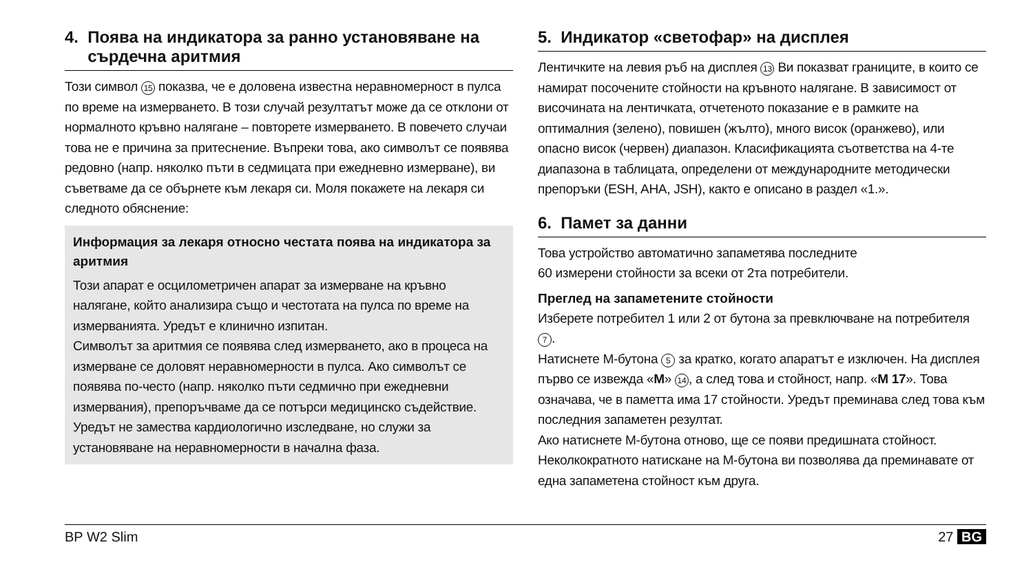4. Поява на индикатора за ранно установяване на
сърдечна аритмия
Този символ 15 показва, че е доловена известна неравномерност в пулса по време на измерването. В този случай резултатът може да се отклони от нормалното кръвно налягане – повторете измерва­нето. В повечето случаи това не е причина за притеснение. Въпреки това, ако символът се появява редовно (напр. няколко пъти в седми­цата при ежедневно измерване), ви съветваме да се обърнете към лекаря си. Моля покажете на лекаря си следното обяснение:
Информация за лекаря относно честата поява на индикатора за аритмия
Този апарат е осцилометричен апарат за измерване на кръвно налягане, който анализира също и честотата на пулса по време на измерванията. Уредът е клинично изпитан.
Символът за аритмия се появява след измерването, ако в процеса на измерване се доловят неравномерности в пулса. Ако символът се появява по-често (напр. няколко пъти седмично при ежедневни измервания), препоръчваме да се потърси медицинско съдействие.
Уредът не замества кардиологично изследване, но служи за установяване на неравномерности в начална фаза.
5. Индикатор «светофар» на дисплея
Лентичките на левия ръб на дисплея 13 Ви показват границите, в които се намират посочените стойности на кръвното налягане. В зависимост от височината на лентичката, отчетеното показание е в рамките на оптималния (зелено), повишен (жълто), много висок (оранжево), или опасно висок (червен) диапазон. Класификацията съответства на 4-те диапазона в таблицата, определени от международните методически препоръки (ESH, AHA, JSH), както е описано в раздел «1.».
6. Памет за данни
Това устройство автоматично запаметява последните
60 измерени стойности за всеки от 2та потребители.
Преглед на запаметените стойности
Изберете потребител 1 или 2 от бутона за превключване на потребителя 7.
Натиснете М-бутона 5 за кратко, когато апаратът е изключен. На дисплея първо се извежда «M» 14, а след това и стойност, напр. «M 17». Това означава, че в паметта има 17 стойности. Уредът преминава след това към последния запаметен резултат.
Ако натиснете М-бутона отново, ще се появи предишната стой­ност. Неколкократното натискане на М-бутона ви позволява да преминавате от една запаметена стойност към друга.
BP W2 Slim 27 BG